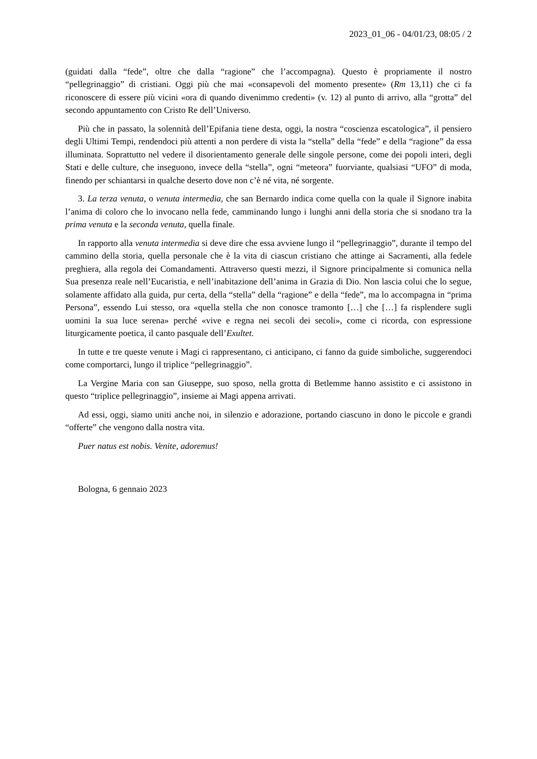2023_01_06 - 04/01/23, 08:05 / 2
(guidati dalla “fede”, oltre che dalla “ragione” che l’accompagna). Questo è propriamente il nostro “pellegrinaggio” di cristiani. Oggi più che mai «consapevoli del momento presente» (Rm 13,11) che ci fa riconoscere di essere più vicini «ora di quando divenimmo credenti» (v. 12) al punto di arrivo, alla “grotta” del secondo appuntamento con Cristo Re dell’Universo.
Più che in passato, la solennità dell’Epifania tiene desta, oggi, la nostra “coscienza escatologica”, il pensiero degli Ultimi Tempi, rendendoci più attenti a non perdere di vista la “stella” della “fede” e della “ragione” da essa illuminata. Soprattutto nel vedere il disorientamento generale delle singole persone, come dei popoli interi, degli Stati e delle culture, che inseguono, invece della “stella”, ogni “meteora” fuorviante, qualsiasi “UFO” di moda, finendo per schiantarsi in qualche deserto dove non c’è né vita, né sorgente.
3. La terza venuta, o venuta intermedia, che san Bernardo indica come quella con la quale il Signore inabita l’anima di coloro che lo invocano nella fede, camminando lungo i lunghi anni della storia che si snodano tra la prima venuta e la seconda venuta, quella finale.
In rapporto alla venuta intermedia si deve dire che essa avviene lungo il “pellegrinaggio”, durante il tempo del cammino della storia, quella personale che è la vita di ciascun cristiano che attinge ai Sacramenti, alla fedele preghiera, alla regola dei Comandamenti. Attraverso questi mezzi, il Signore principalmente si comunica nella Sua presenza reale nell’Eucaristia, e nell’inabitazione dell’anima in Grazia di Dio. Non lascia colui che lo segue, solamente affidato alla guida, pur certa, della “stella” della “ragione” e della “fede”, ma lo accompagna in “prima Persona”, essendo Lui stesso, ora «quella stella che non conosce tramonto […] che […] fa risplendere sugli uomini la sua luce serena» perché «vive e regna nei secoli dei secoli», come ci ricorda, con espressione liturgicamente poetica, il canto pasquale dell’Exultet.
In tutte e tre queste venute i Magi ci rappresentano, ci anticipano, ci fanno da guide simboliche, suggerendoci come comportarci, lungo il triplice “pellegrinaggio”.
La Vergine Maria con san Giuseppe, suo sposo, nella grotta di Betlemme hanno assistito e ci assistono in questo “triplice pellegrinaggio”, insieme ai Magi appena arrivati.
Ad essi, oggi, siamo uniti anche noi, in silenzio e adorazione, portando ciascuno in dono le piccole e grandi “offerte” che vengono dalla nostra vita.
Puer natus est nobis. Venite, adoremus!
Bologna, 6 gennaio 2023